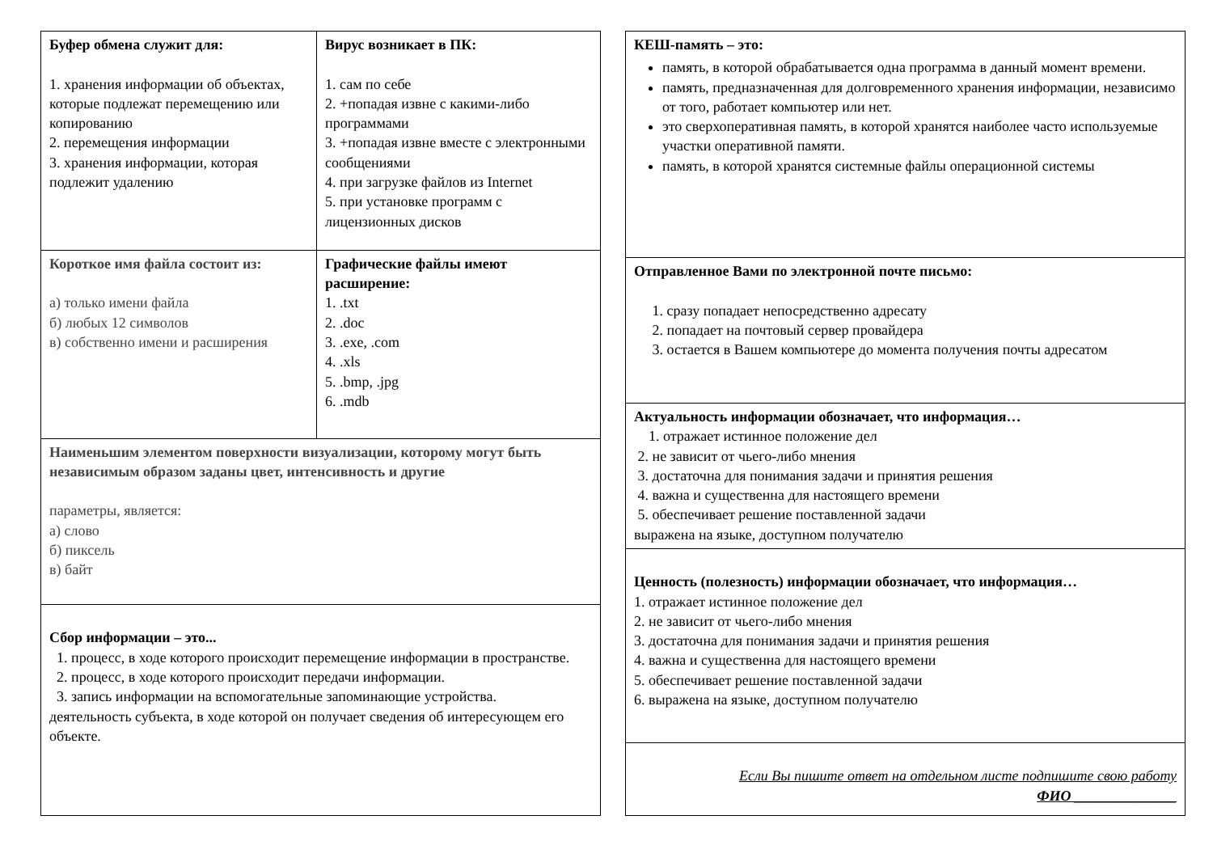| Буфер обмена служит для: 1. хранения информации об объектах, которые подлежат перемещению или копированию 2. перемещения информации 3. хранения информации, которая подлежит удалению | Вирус возникает в ПК: 1. сам по себе 2. +попадая извне с какими-либо программами 3. +попадая извне вместе с электронными сообщениями 4. при загрузке файлов из Internet 5. при установке программ с лицензионных дисков |
| Короткое имя файла состоит из: а) только имени файла б) любых 12 символов в) собственно имени и расширения | Графические файлы имеют расширение: 1. .txt 2. .doc 3. .exe, .com 4. .xls 5. .bmp, .jpg 6. .mdb |
| Наименьшим элементом поверхности визуализации, которому могут быть независимым образом заданы цвет, интенсивность и другие параметры, является: а) слово б) пиксель в) байт | |
| Сбор информации – это... 1. процесс, в ходе которого происходит перемещение информации в пространстве. 2. процесс, в ходе которого происходит передачи информации. 3. запись информации на вспомогательные запоминающие устройства. деятельность субъекта, в ходе которой он получает сведения об интересующем его объекте. | |
| КЕШ-память – это: память, в которой обрабатывается одна программа в данный момент времени. память, предназначенная для долговременного хранения информации, независимо от того, работает компьютер или нет. это сверхоперативная память, в которой хранятся наиболее часто используемые участки оперативной памяти. память, в которой хранятся системные файлы операционной системы |
| Отправленное Вами по электронной почте письмо: 1. сразу попадает непосредственно адресату 2. попадает на почтовый сервер провайдера 3. остается в Вашем компьютере до момента получения почты адресатом |
| Актуальность информации обозначает, что информация… 1. отражает истинное положение дел 2. не зависит от чьего-либо мнения 3. достаточна для понимания задачи и принятия решения 4. важна и существенна для настоящего времени 5. обеспечивает решение поставленной задачи выражена на языке, доступном получателю |
| Ценность (полезность) информации обозначает, что информация… 1. отражает истинное положение дел 2. не зависит от чьего-либо мнения 3. достаточна для понимания задачи и принятия решения 4. важна и существенна для настоящего времени 5. обеспечивает решение поставленной задачи 6. выражена на языке, доступном получателю |
| Если Вы пишите ответ на отдельном листе подпишите свою работу ФИО ______________ |